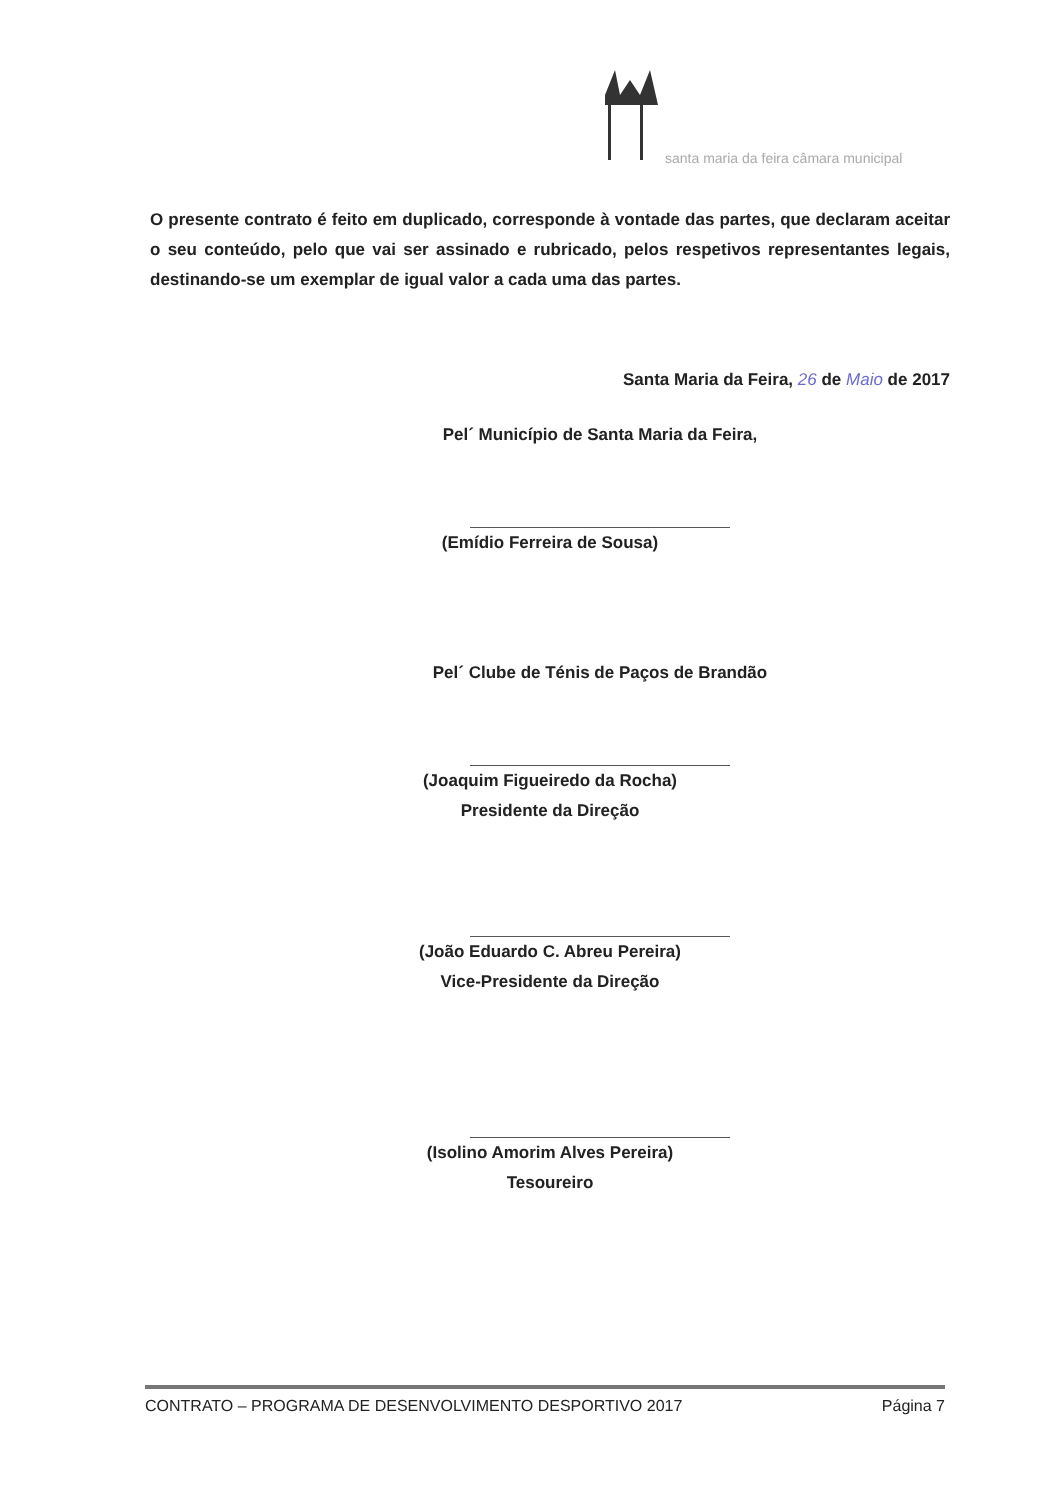santa maria da feira câmara municipal
O presente contrato é feito em duplicado, corresponde à vontade das partes, que declaram aceitar o seu conteúdo, pelo que vai ser assinado e rubricado, pelos respetivos representantes legais, destinando-se um exemplar de igual valor a cada uma das partes.
Santa Maria da Feira, 26 de Maio de 2017
Pel´ Município de Santa Maria da Feira,
(Emídio Ferreira de Sousa)
Pel´ Clube de Ténis de Paços de Brandão
(Joaquim Figueiredo da Rocha)
Presidente da Direção
(João Eduardo C. Abreu Pereira)
Vice-Presidente da Direção
(Isolino Amorim Alves Pereira)
Tesoureiro
CONTRATO – PROGRAMA DE DESENVOLVIMENTO DESPORTIVO 2017 Página 7